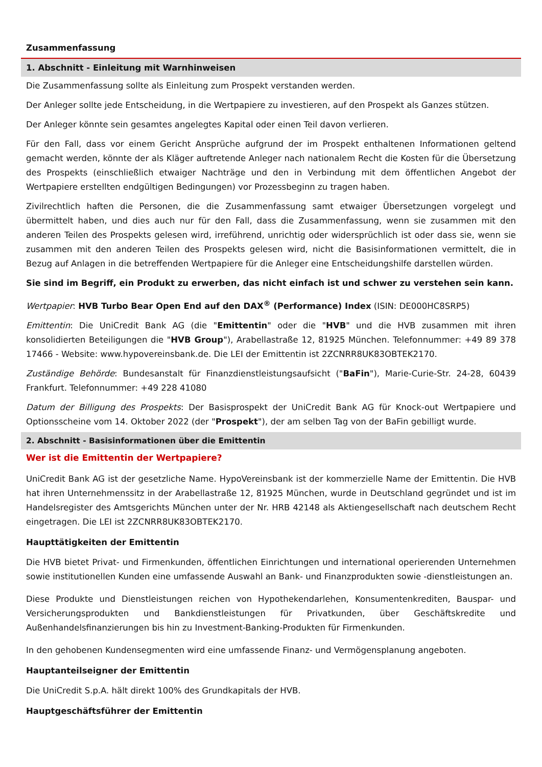Zusammenfassung
1. Abschnitt - Einleitung mit Warnhinweisen
Die Zusammenfassung sollte als Einleitung zum Prospekt verstanden werden.
Der Anleger sollte jede Entscheidung, in die Wertpapiere zu investieren, auf den Prospekt als Ganzes stützen.
Der Anleger könnte sein gesamtes angelegtes Kapital oder einen Teil davon verlieren.
Für den Fall, dass vor einem Gericht Ansprüche aufgrund der im Prospekt enthaltenen Informationen geltend gemacht werden, könnte der als Kläger auftretende Anleger nach nationalem Recht die Kosten für die Übersetzung des Prospekts (einschließlich etwaiger Nachträge und den in Verbindung mit dem öffentlichen Angebot der Wertpapiere erstellten endgültigen Bedingungen) vor Prozessbeginn zu tragen haben.
Zivilrechtlich haften die Personen, die die Zusammenfassung samt etwaiger Übersetzungen vorgelegt und übermittelt haben, und dies auch nur für den Fall, dass die Zusammenfassung, wenn sie zusammen mit den anderen Teilen des Prospekts gelesen wird, irreführend, unrichtig oder widersprüchlich ist oder dass sie, wenn sie zusammen mit den anderen Teilen des Prospekts gelesen wird, nicht die Basisinformationen vermittelt, die in Bezug auf Anlagen in die betreffenden Wertpapiere für die Anleger eine Entscheidungshilfe darstellen würden.
Sie sind im Begriff, ein Produkt zu erwerben, das nicht einfach ist und schwer zu verstehen sein kann.
Wertpapier: HVB Turbo Bear Open End auf den DAX<sup>®</sup> (Performance) Index (ISIN: DE000HC8SRP5)
Emittentin: Die UniCredit Bank AG (die "Emittentin" oder die "HVB" und die HVB zusammen mit ihren konsolidierten Beteiligungen die "HVB Group"), Arabellastraße 12, 81925 München. Telefonnummer: +49 89 378 17466 - Website: www.hypovereinsbank.de. Die LEI der Emittentin ist 2ZCNRR8UK83OBTEK2170.
Zuständige Behörde: Bundesanstalt für Finanzdienstleistungsaufsicht ("BaFin"), Marie-Curie-Str. 24-28, 60439 Frankfurt. Telefonnummer: +49 228 41080
Datum der Billigung des Prospekts: Der Basisprospekt der UniCredit Bank AG für Knock-out Wertpapiere und Optionsscheine vom 14. Oktober 2022 (der "Prospekt"), der am selben Tag von der BaFin gebilligt wurde.
2. Abschnitt - Basisinformationen über die Emittentin
Wer ist die Emittentin der Wertpapiere?
UniCredit Bank AG ist der gesetzliche Name. HypoVereinsbank ist der kommerzielle Name der Emittentin. Die HVB hat ihren Unternehmenssitz in der Arabellastraße 12, 81925 München, wurde in Deutschland gegründet und ist im Handelsregister des Amtsgerichts München unter der Nr. HRB 42148 als Aktiengesellschaft nach deutschem Recht eingetragen. Die LEI ist 2ZCNRR8UK83OBTEK2170.
Haupttätigkeiten der Emittentin
Die HVB bietet Privat- und Firmenkunden, öffentlichen Einrichtungen und international operierenden Unternehmen sowie institutionellen Kunden eine umfassende Auswahl an Bank- und Finanzprodukten sowie -dienstleistungen an.
Diese Produkte und Dienstleistungen reichen von Hypothekendarlehen, Konsumentenkrediten, Bauspar- und Versicherungsprodukten und Bankdienstleistungen für Privatkunden, über Geschäftskredite und Außenhandelsfinanzierungen bis hin zu Investment-Banking-Produkten für Firmenkunden.
In den gehobenen Kundensegmenten wird eine umfassende Finanz- und Vermögensplanung angeboten.
Hauptanteilseigner der Emittentin
Die UniCredit S.p.A. hält direkt 100% des Grundkapitals der HVB.
Hauptgeschäftsführer der Emittentin